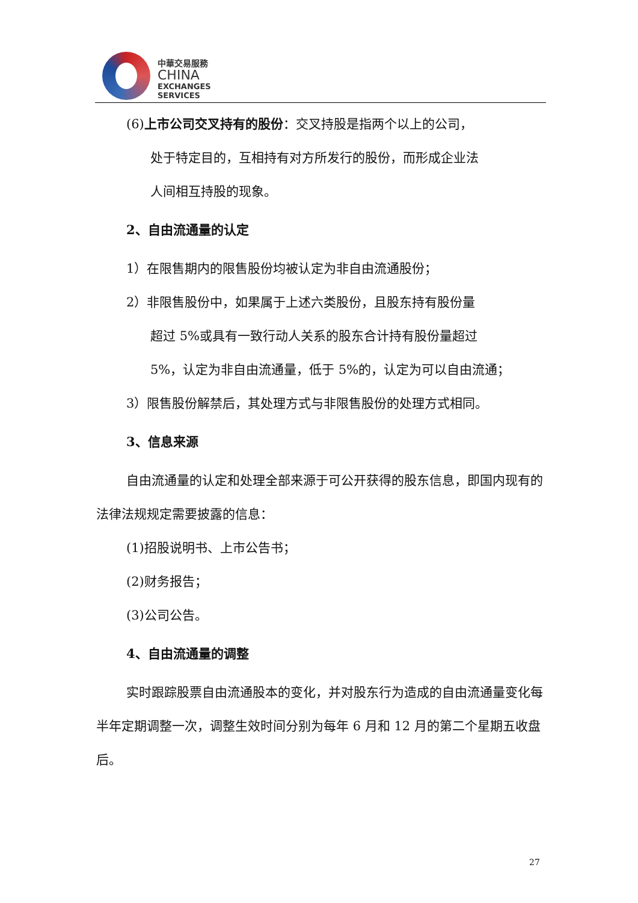中華交易服務
CHINA
EXCHANGES
SERVICES
(6)上市公司交叉持有的股份：交叉持股是指两个以上的公司，
处于特定目的，互相持有对方所发行的股份，而形成企业法
人间相互持股的现象。
2、自由流通量的认定
1）在限售期内的限售股份均被认定为非自由流通股份；
2）非限售股份中，如果属于上述六类股份，且股东持有股份量
超过 5%或具有一致行动人关系的股东合计持有股份量超过
5%，认定为非自由流通量，低于 5%的，认定为可以自由流通；
3）限售股份解禁后，其处理方式与非限售股份的处理方式相同。
3、信息来源
自由流通量的认定和处理全部来源于可公开获得的股东信息，即国内现有的法律法规规定需要披露的信息：
(1)招股说明书、上市公告书；
(2)财务报告；
(3)公司公告。
4、自由流通量的调整
实时跟踪股票自由流通股本的变化，并对股东行为造成的自由流通量变化每半年定期调整一次，调整生效时间分别为每年 6 月和 12 月的第二个星期五收盘后。
27